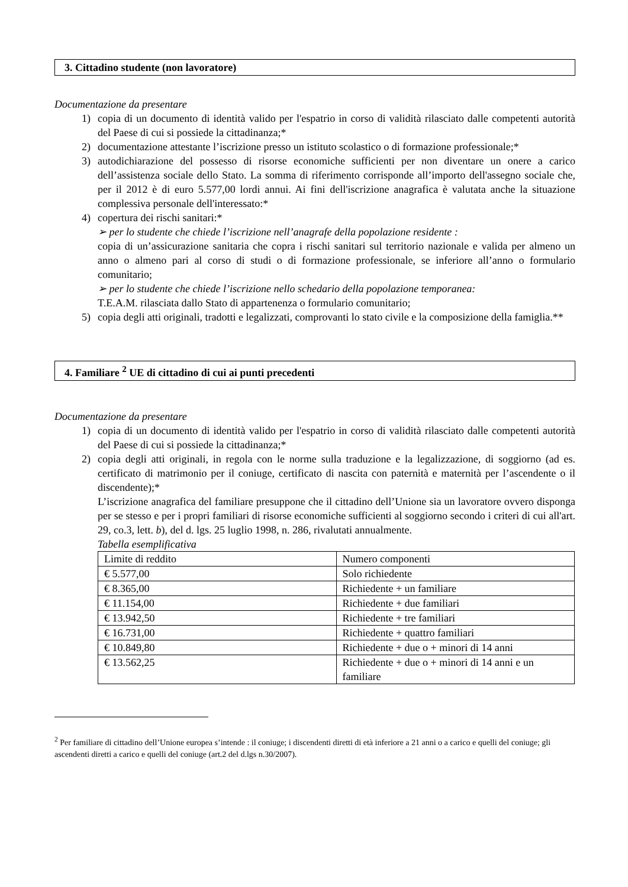3. Cittadino studente (non lavoratore)
Documentazione da presentare
1) copia di un documento di identità valido per l'espatrio in corso di validità rilasciato dalle competenti autorità del Paese di cui si possiede la cittadinanza;*
2) documentazione attestante l’iscrizione presso un istituto scolastico o di formazione professionale;*
3) autodichiarazione del possesso di risorse economiche sufficienti per non diventare un onere a carico dell’assistenza sociale dello Stato. La somma di riferimento corrisponde all’importo dell'assegno sociale che, per il 2012 è di euro 5.577,00 lordi annui. Ai fini dell'iscrizione anagrafica è valutata anche la situazione complessiva personale dell'interessato:*
4) copertura dei rischi sanitari:*
➢ per lo studente che chiede l’iscrizione nell’anagrafe della popolazione residente :
copia di un’assicurazione sanitaria che copra i rischi sanitari sul territorio nazionale e valida per almeno un anno o almeno pari al corso di studi o di formazione professionale, se inferiore all’anno o formulario comunitario;
➢ per lo studente che chiede l’iscrizione nello schedario della popolazione temporanea:
T.E.A.M. rilasciata dallo Stato di appartenenza o formulario comunitario;
5) copia degli atti originali, tradotti e legalizzati, comprovanti lo stato civile e la composizione della famiglia.**
4. Familiare <sup>2</sup> UE di cittadino di cui ai punti precedenti
Documentazione da presentare
1) copia di un documento di identità valido per l'espatrio in corso di validità rilasciato dalle competenti autorità del Paese di cui si possiede la cittadinanza;*
2) copia degli atti originali, in regola con le norme sulla traduzione e la legalizzazione, di soggiorno (ad es. certificato di matrimonio per il coniuge, certificato di nascita con paternità e maternità per l’ascendente o il discendente);*
L’iscrizione anagrafica del familiare presuppone che il cittadino dell’Unione sia un lavoratore ovvero disponga per se stesso e per i propri familiari di risorse economiche sufficienti al soggiorno secondo i criteri di cui all'art. 29, co.3, lett. b), del d. lgs. 25 luglio 1998, n. 286, rivalutati annualmente.
Tabella esemplificativa
| Limite di reddito | Numero componenti |
| --- | --- |
| € 5.577,00 | Solo richiedente |
| € 8.365,00 | Richiedente + un familiare |
| € 11.154,00 | Richiedente + due familiari |
| € 13.942,50 | Richiedente + tre familiari |
| € 16.731,00 | Richiedente + quattro familiari |
| € 10.849,80 | Richiedente + due o + minori di 14 anni |
| € 13.562,25 | Richiedente + due o + minori di 14 anni e un familiare |
<sup>2</sup> Per familiare di cittadino dell’Unione europea s’intende : il coniuge; i discendenti diretti di età inferiore a 21 anni o a carico e quelli del coniuge; gli ascendenti diretti a carico e quelli del coniuge (art.2 del d.lgs n.30/2007).